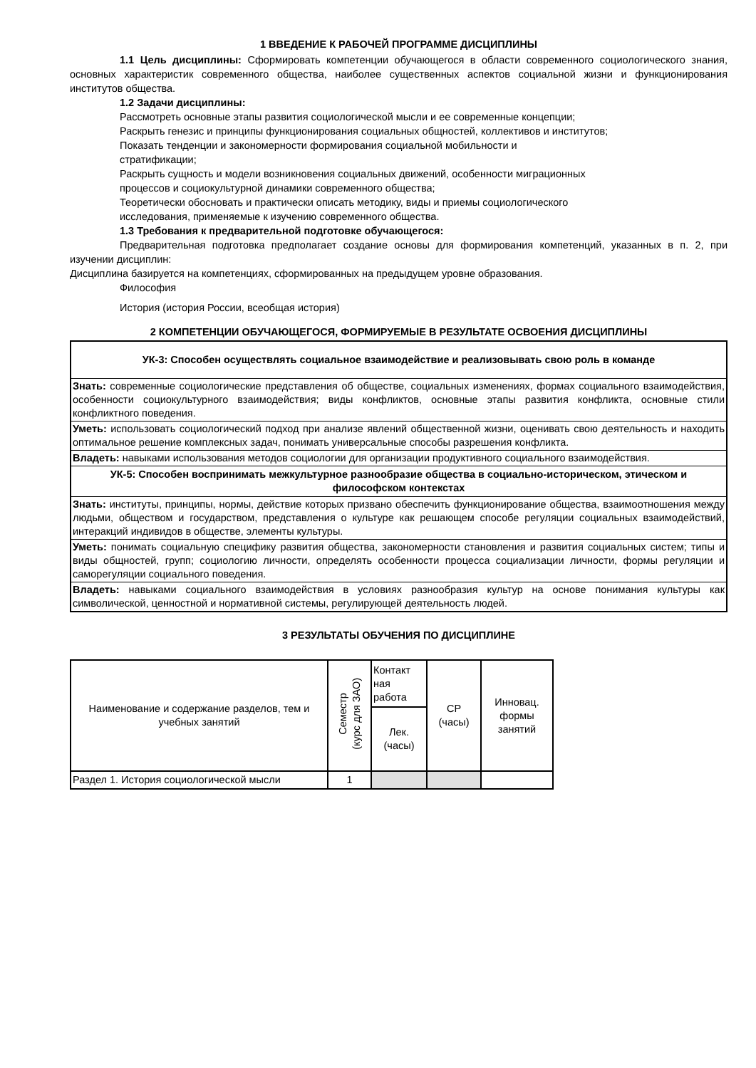1 ВВЕДЕНИЕ К РАБОЧЕЙ ПРОГРАММЕ ДИСЦИПЛИНЫ
1.1 Цель дисциплины: Сформировать компетенции обучающегося в области современного социологического знания, основных характеристик современного общества, наиболее существенных аспектов социальной жизни и функционирования институтов общества.
1.2 Задачи дисциплины:
Рассмотреть основные этапы развития социологической мысли и ее современные концепции;
Раскрыть генезис и принципы функционирования социальных общностей, коллективов и институтов;
Показать тенденции и закономерности формирования социальной мобильности и
стратификации;
Раскрыть сущность и модели возникновения социальных движений, особенности миграционных
процессов и социокультурной динамики современного общества;
Теоретически обосновать и практически описать методику, виды и приемы социологического
исследования, применяемые к изучению современного общества.
1.3 Требования к предварительной подготовке обучающегося:
Предварительная подготовка предполагает создание основы для формирования компетенций, указанных в п. 2, при изучении дисциплин:
Дисциплина базируется на компетенциях, сформированных на предыдущем уровне образования.
Философия
История (история России, всеобщая история)
2 КОМПЕТЕНЦИИ ОБУЧАЮЩЕГОСЯ, ФОРМИРУЕМЫЕ В РЕЗУЛЬТАТЕ ОСВОЕНИЯ ДИСЦИПЛИНЫ
| УК-3: Способен осуществлять социальное взаимодействие и реализовывать свою роль в команде |
| Знать: современные социологические представления об обществе, социальных изменениях, формах социального взаимодействия, особенности социокультурного взаимодействия; виды конфликтов, основные этапы развития конфликта, основные стили конфликтного поведения. |
| Уметь: использовать социологический подход при анализе явлений общественной жизни, оценивать свою деятельность и находить оптимальное решение комплексных задач, понимать универсальные способы разрешения конфликта. |
| Владеть: навыками использования методов социологии для организации продуктивного социального взаимодействия. |
| УК-5: Способен воспринимать межкультурное разнообразие общества в социально-историческом, этическом и философском контекстах |
| Знать: институты, принципы, нормы, действие которых призвано обеспечить функционирование общества, взаимоотношения между людьми, обществом и государством, представления о культуре как решающем способе регуляции социальных взаимодействий, интеракций индивидов в обществе, элементы культуры. |
| Уметь: понимать социальную специфику развития общества, закономерности становления и развития социальных систем; типы и виды общностей, групп; социологию личности, определять особенности процесса социализации личности, формы регуляции и саморегуляции социального поведения. |
| Владеть: навыками социального взаимодействия в условиях разнообразия культур на основе понимания культуры как символической, ценностной и нормативной системы, регулирующей деятельность людей. |
3 РЕЗУЛЬТАТЫ ОБУЧЕНИЯ ПО ДИСЦИПЛИНЕ
| Наименование и содержание разделов, тем и учебных занятий | Семестр (курс для ЗАО) | Контакт ная работа | СР (часы) | Инновац. формы занятий |
| | | Лек. (часы) | | |
| Раздел 1. История социологической мысли | 1 | | | |